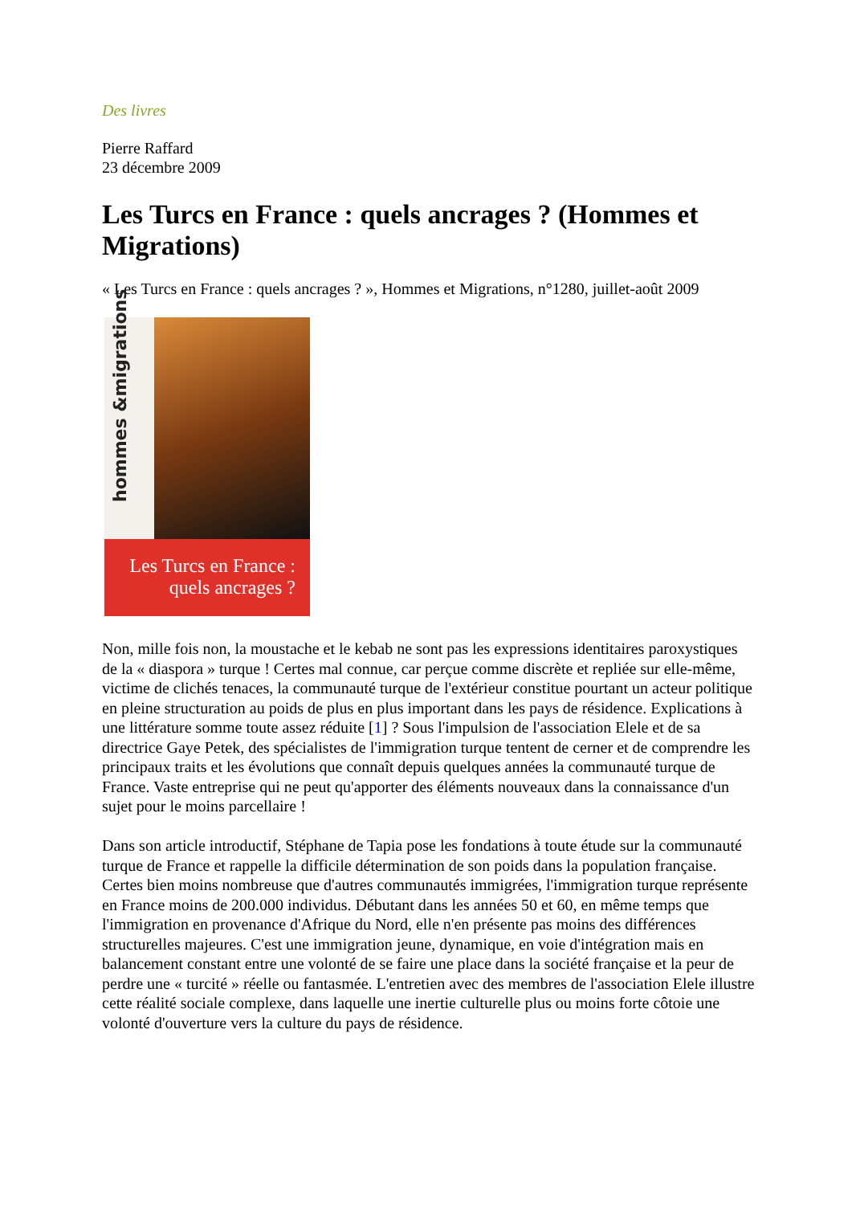Des livres
Pierre Raffard
23 décembre 2009
Les Turcs en France : quels ancrages ? (Hommes et Migrations)
« Les Turcs en France : quels ancrages ? », Hommes et Migrations, n°1280, juillet-août 2009
hommes &migrations
Les Turcs en France :
quels ancrages ?
Non, mille fois non, la moustache et le kebab ne sont pas les expressions identitaires paroxystiques de la « diaspora » turque ! Certes mal connue, car perçue comme discrète et repliée sur elle-même, victime de clichés tenaces, la communauté turque de l'extérieur constitue pourtant un acteur politique en pleine structuration au poids de plus en plus important dans les pays de résidence. Explications à une littérature somme toute assez réduite [1] ? Sous l'impulsion de l'association Elele et de sa directrice Gaye Petek, des spécialistes de l'immigration turque tentent de cerner et de comprendre les principaux traits et les évolutions que connaît depuis quelques années la communauté turque de France. Vaste entreprise qui ne peut qu'apporter des éléments nouveaux dans la connaissance d'un sujet pour le moins parcellaire !
Dans son article introductif, Stéphane de Tapia pose les fondations à toute étude sur la communauté turque de France et rappelle la difficile détermination de son poids dans la population française. Certes bien moins nombreuse que d'autres communautés immigrées, l'immigration turque représente en France moins de 200.000 individus. Débutant dans les années 50 et 60, en même temps que l'immigration en provenance d'Afrique du Nord, elle n'en présente pas moins des différences structurelles majeures. C'est une immigration jeune, dynamique, en voie d'intégration mais en balancement constant entre une volonté de se faire une place dans la société française et la peur de perdre une « turcité » réelle ou fantasmée. L'entretien avec des membres de l'association Elele illustre cette réalité sociale complexe, dans laquelle une inertie culturelle plus ou moins forte côtoie une volonté d'ouverture vers la culture du pays de résidence.